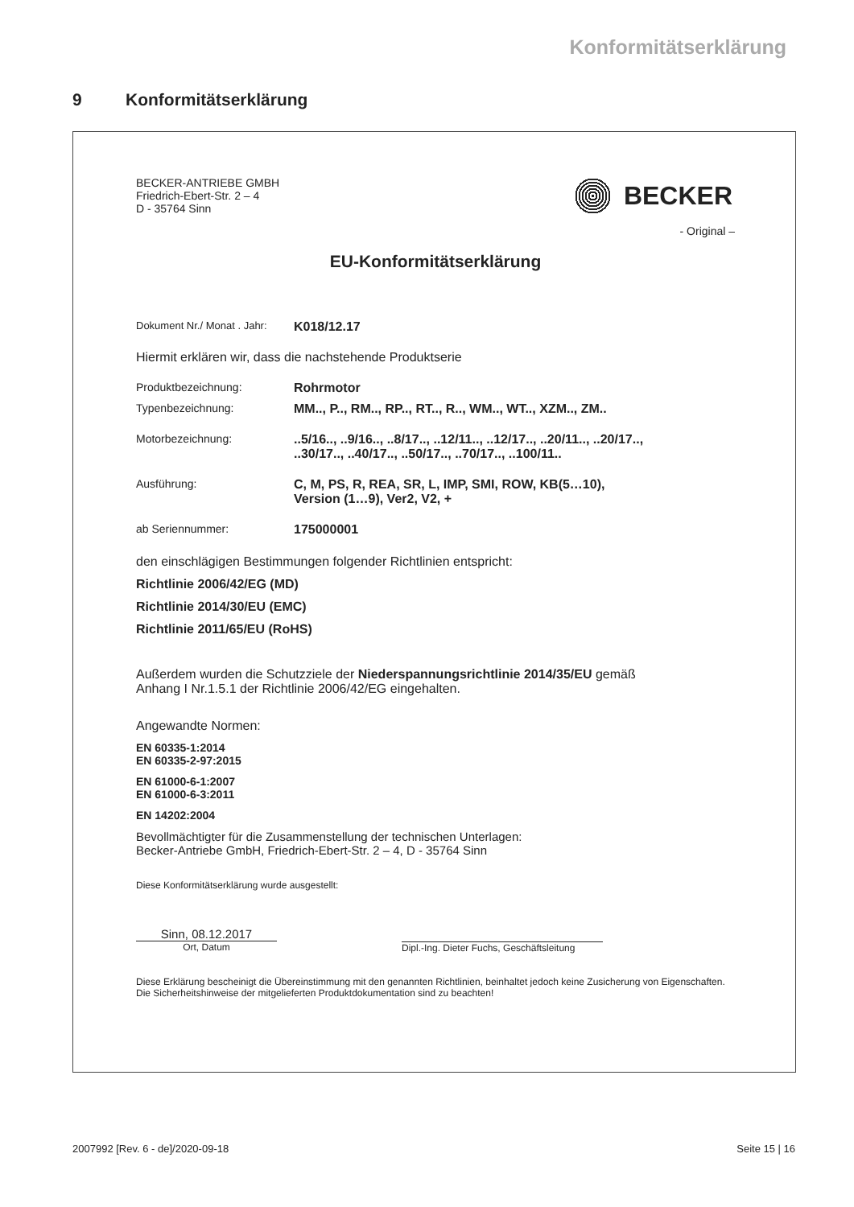Konformitätserklärung
9 Konformitätserklärung
BECKER-ANTRIEBE GMBH
Friedrich-Ebert-Str. 2 – 4
D - 35764 Sinn
BECKER
- Original –
EU-Konformitätserklärung
Dokument Nr./ Monat . Jahr:
K018/12.17
Hiermit erklären wir, dass die nachstehende Produktserie
Produktbezeichnung: Rohrmotor
Typenbezeichnung: MM.., P.., RM.., RP.., RT.., R.., WM.., WT.., XZM.., ZM..
Motorbezeichnung: ..5/16.., ..9/16.., ..8/17.., ..12/11.., ..12/17.., ..20/11.., ..20/17..,
..30/17.., ..40/17.., ..50/17.., ..70/17.., ..100/11..
Ausführung: C, M, PS, R, REA, SR, L, IMP, SMI, ROW, KB(5…10),
Version (1…9), Ver2, V2, +
ab Seriennummer: 175000001
den einschlägigen Bestimmungen folgender Richtlinien entspricht:
Richtlinie 2006/42/EG (MD)
Richtlinie 2014/30/EU (EMC)
Richtlinie 2011/65/EU (RoHS)
Außerdem wurden die Schutzziele der Niederspannungsrichtlinie 2014/35/EU gemäß
Anhang I Nr.1.5.1 der Richtlinie 2006/42/EG eingehalten.
Angewandte Normen:
EN 60335-1:2014
EN 60335-2-97:2015
EN 61000-6-1:2007
EN 61000-6-3:2011
EN 14202:2004
Bevollmächtigter für die Zusammenstellung der technischen Unterlagen:
Becker-Antriebe GmbH, Friedrich-Ebert-Str. 2 – 4, D - 35764 Sinn
Diese Konformitätserklärung wurde ausgestellt:
Sinn, 08.12.2017
Ort, Datum
Dipl.-Ing. Dieter Fuchs, Geschäftsleitung
Diese Erklärung bescheinigt die Übereinstimmung mit den genannten Richtlinien, beinhaltet jedoch keine Zusicherung von Eigenschaften.
Die Sicherheitshinweise der mitgelieferten Produktdokumentation sind zu beachten!
2007992 [Rev. 6 - de]/2020-09-18 Seite 15 | 16